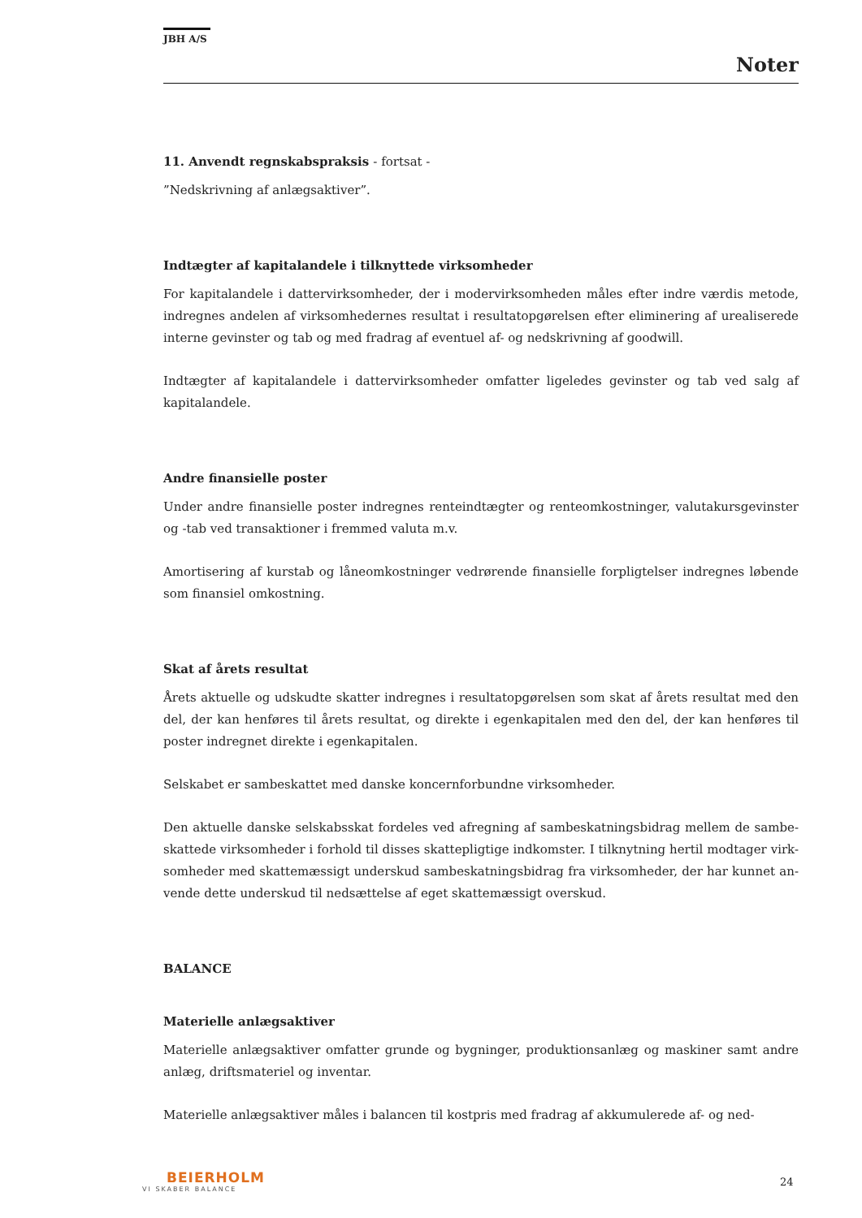JBH A/S
Noter
11. Anvendt regnskabspraksis - fortsat -
”Nedskrivning af anlægsaktiver”.
Indtægter af kapitalandele i tilknyttede virksomheder
For kapitalandele i dattervirksomheder, der i modervirksomheden måles efter indre værdis metode, indregnes andelen af virksomhedernes resultat i resultatopgørelsen efter eliminering af urealiserede interne gevinster og tab og med fradrag af eventuel af- og nedskrivning af goodwill.
Indtægter af kapitalandele i dattervirksomheder omfatter ligeledes gevinster og tab ved salg af kapitalandele.
Andre finansielle poster
Under andre finansielle poster indregnes renteindtægter og renteomkostninger, valutakursgevinster og -tab ved transaktioner i fremmed valuta m.v.
Amortisering af kurstab og låneomkostninger vedrørende finansielle forpligtelser indregnes løbende som finansiel omkostning.
Skat af årets resultat
Årets aktuelle og udskudte skatter indregnes i resultatopgørelsen som skat af årets resultat med den del, der kan henføres til årets resultat, og direkte i egenkapitalen med den del, der kan henføres til poster indregnet direkte i egenkapitalen.
Selskabet er sambeskattet med danske koncernforbundne virksomheder.
Den aktuelle danske selskabsskat fordeles ved afregning af sambeskatningsbidrag mellem de sambe-skattede virksomheder i forhold til disses skattepligtige indkomster. I tilknytning hertil modtager virk-somheder med skattemæssigt underskud sambeskatningsbidrag fra virksomheder, der har kunnet an-vende dette underskud til nedsættelse af eget skattemæssigt overskud.
BALANCE
Materielle anlægsaktiver
Materielle anlægsaktiver omfatter grunde og bygninger, produktionsanlæg og maskiner samt andre anlæg, driftsmateriel og inventar.
Materielle anlægsaktiver måles i balancen til kostpris med fradrag af akkumulerede af- og ned-
BEIERHOLM
VI SKABER BALANCE
24